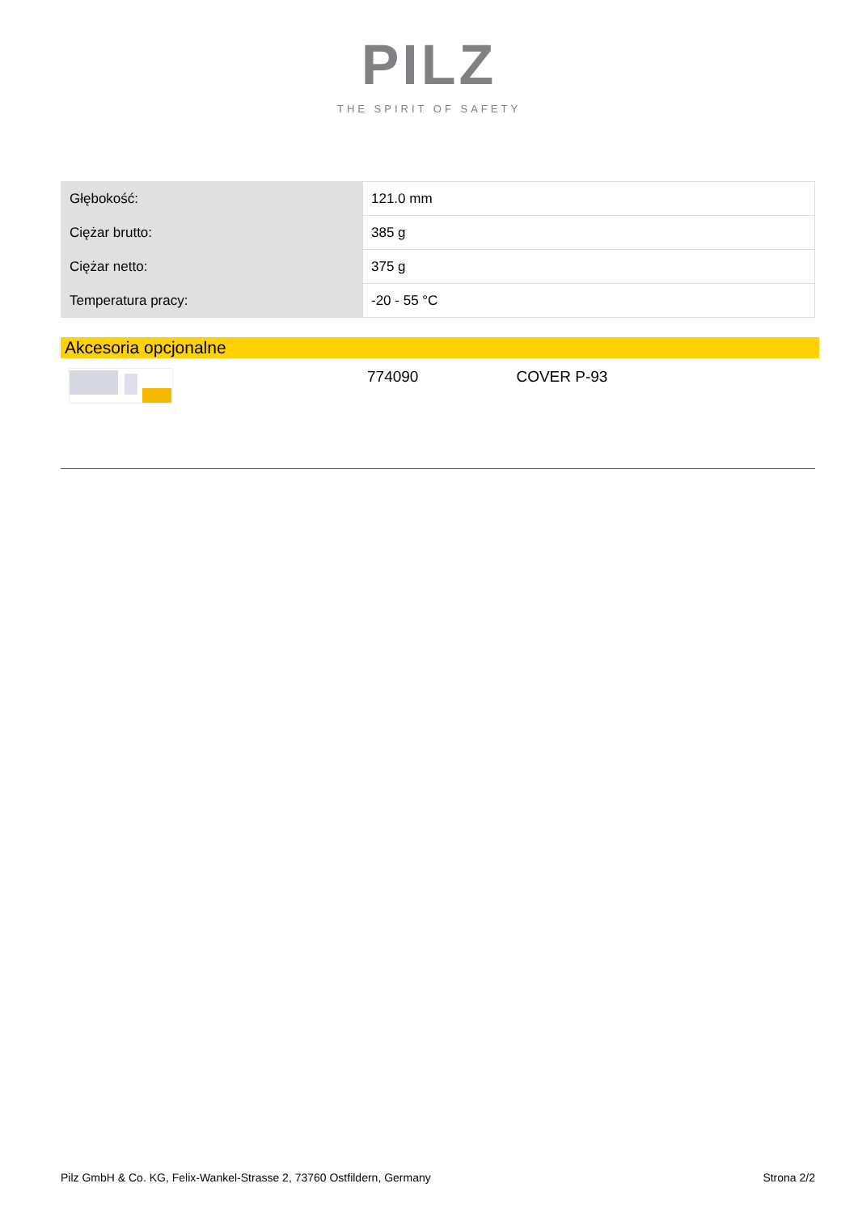PILZ
THE SPIRIT OF SAFETY
| Głębokość: | 121.0 mm |
| Ciężar brutto: | 385 g |
| Ciężar netto: | 375 g |
| Temperatura pracy: | -20 - 55 °C |
Akcesoria opcjonalne
774090 COVER P-93
Pilz GmbH & Co. KG, Felix-Wankel-Strasse 2, 73760 Ostfildern, Germany Strona 2/2